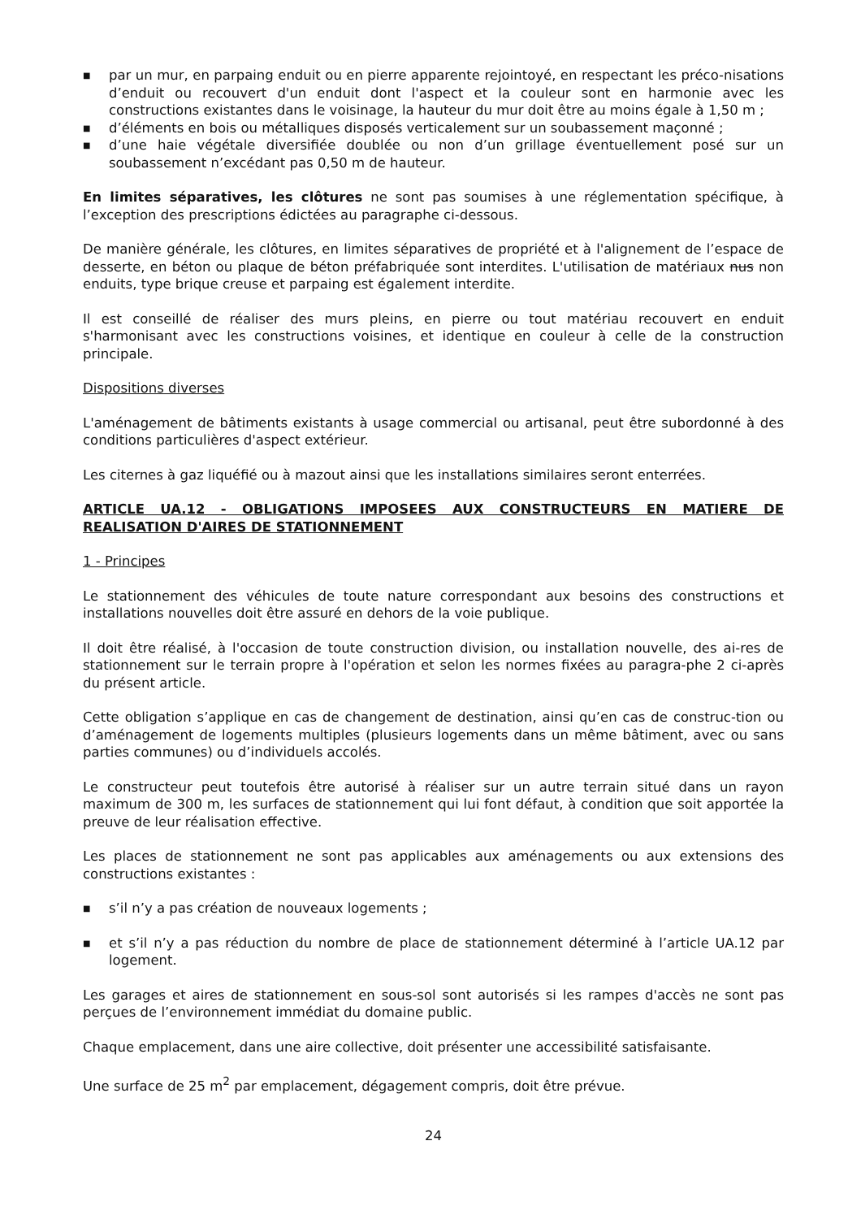■ par un mur, en parpaing enduit ou en pierre apparente rejointoyé, en respectant les préco-nisations d’enduit ou recouvert d'un enduit dont l'aspect et la couleur sont en harmonie avec les constructions existantes dans le voisinage, la hauteur du mur doit être au moins égale à 1,50 m ;
■ d’éléments en bois ou métalliques disposés verticalement sur un soubassement maçonné ;
■ d’une haie végétale diversifiée doublée ou non d’un grillage éventuellement posé sur un soubassement n’excédant pas 0,50 m de hauteur.
En limites séparatives, les clôtures ne sont pas soumises à une réglementation spécifique, à l’exception des prescriptions édictées au paragraphe ci-dessous.
De manière générale, les clôtures, en limites séparatives de propriété et à l'alignement de l’espace de desserte, en béton ou plaque de béton préfabriquée sont interdites. L'utilisation de matériaux nus non enduits, type brique creuse et parpaing est également interdite.
Il est conseillé de réaliser des murs pleins, en pierre ou tout matériau recouvert en enduit s'harmonisant avec les constructions voisines, et identique en couleur à celle de la construction principale.
Dispositions diverses
L'aménagement de bâtiments existants à usage commercial ou artisanal, peut être subordonné à des conditions particulières d'aspect extérieur.
Les citernes à gaz liquéfié ou à mazout ainsi que les installations similaires seront enterrées.
ARTICLE UA.12 - OBLIGATIONS IMPOSEES AUX CONSTRUCTEURS EN MATIERE DE REALISATION D'AIRES DE STATIONNEMENT
1 - Principes
Le stationnement des véhicules de toute nature correspondant aux besoins des constructions et installations nouvelles doit être assuré en dehors de la voie publique.
Il doit être réalisé, à l'occasion de toute construction division, ou installation nouvelle, des ai-res de stationnement sur le terrain propre à l'opération et selon les normes fixées au paragra-phe 2 ci-après du présent article.
Cette obligation s’applique en cas de changement de destination, ainsi qu’en cas de construc-tion ou d’aménagement de logements multiples (plusieurs logements dans un même bâtiment, avec ou sans parties communes) ou d’individuels accolés.
Le constructeur peut toutefois être autorisé à réaliser sur un autre terrain situé dans un rayon maximum de 300 m, les surfaces de stationnement qui lui font défaut, à condition que soit apportée la preuve de leur réalisation effective.
Les places de stationnement ne sont pas applicables aux aménagements ou aux extensions des constructions existantes :
■ s’il n’y a pas création de nouveaux logements ;
■ et s’il n’y a pas réduction du nombre de place de stationnement déterminé à l’article UA.12 par logement.
Les garages et aires de stationnement en sous-sol sont autorisés si les rampes d'accès ne sont pas perçues de l’environnement immédiat du domaine public.
Chaque emplacement, dans une aire collective, doit présenter une accessibilité satisfaisante.
Une surface de 25 m<sup>2</sup> par emplacement, dégagement compris, doit être prévue.
24